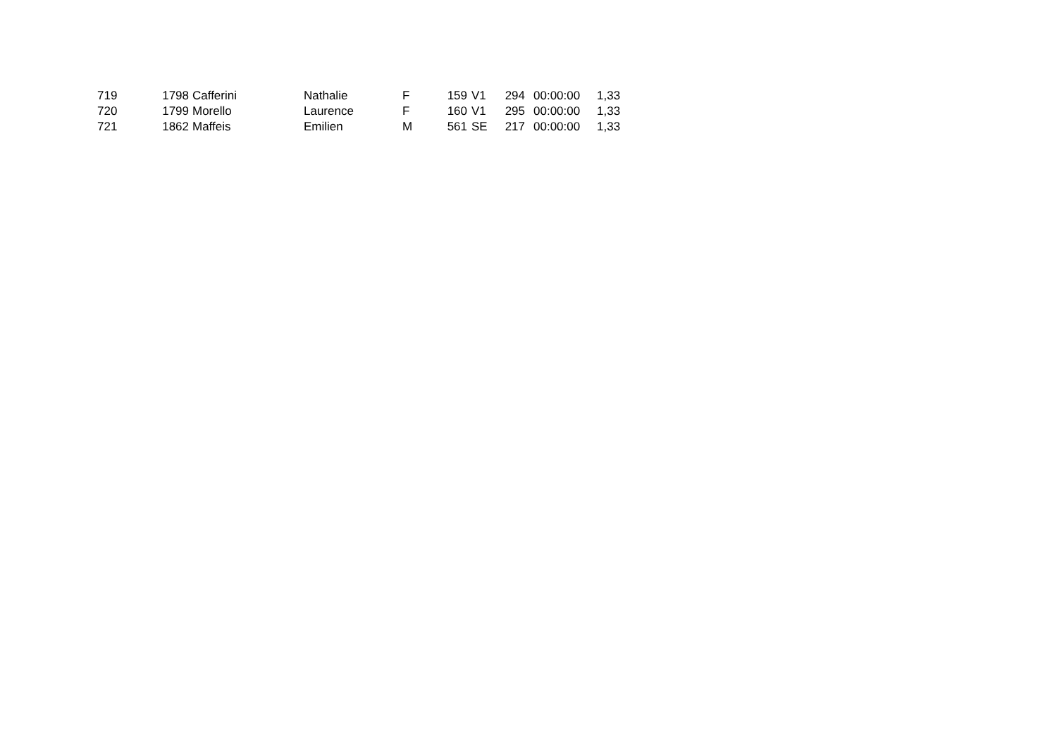| 719 | 1798 | Cafferini | Nathalie | F | 159 | V1 | 294 | 00:00:00 | 1,33 |
| 720 | 1799 | Morello | Laurence | F | 160 | V1 | 295 | 00:00:00 | 1,33 |
| 721 | 1862 | Maffeis | Emilien | M | 561 | SE | 217 | 00:00:00 | 1,33 |